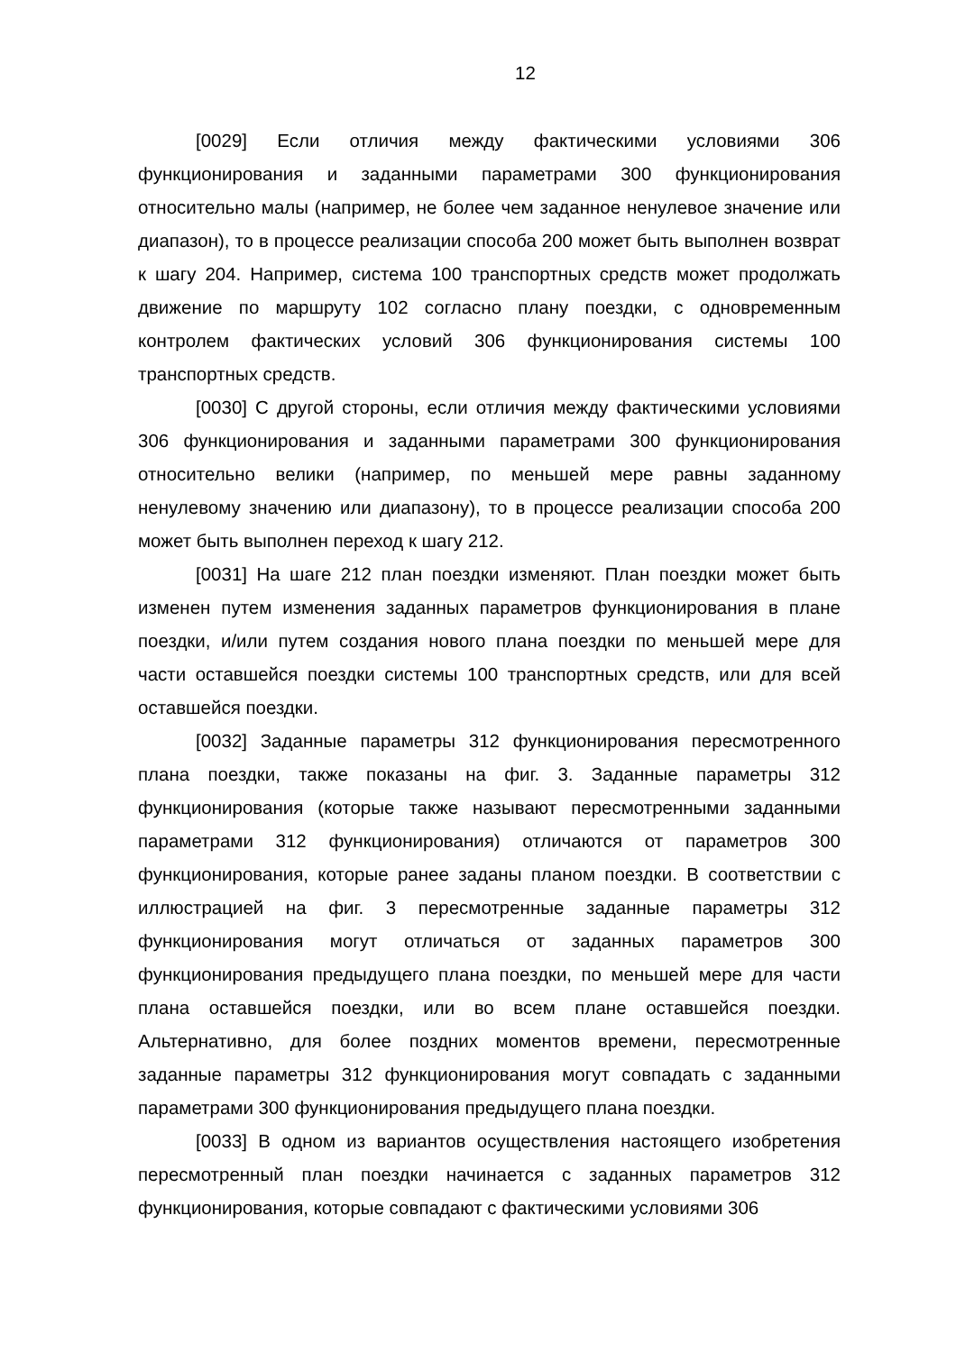12
[0029] Если отличия между фактическими условиями 306 функционирования и заданными параметрами 300 функционирования относительно малы (например, не более чем заданное ненулевое значение или диапазон), то в процессе реализации способа 200 может быть выполнен возврат к шагу 204. Например, система 100 транспортных средств может продолжать движение по маршруту 102 согласно плану поездки, с одновременным контролем фактических условий 306 функционирования системы 100 транспортных средств.
[0030] С другой стороны, если отличия между фактическими условиями 306 функционирования и заданными параметрами 300 функционирования относительно велики (например, по меньшей мере равны заданному ненулевому значению или диапазону), то в процессе реализации способа 200 может быть выполнен переход к шагу 212.
[0031] На шаге 212 план поездки изменяют. План поездки может быть изменен путем изменения заданных параметров функционирования в плане поездки, и/или путем создания нового плана поездки по меньшей мере для части оставшейся поездки системы 100 транспортных средств, или для всей оставшейся поездки.
[0032] Заданные параметры 312 функционирования пересмотренного плана поездки, также показаны на фиг. 3. Заданные параметры 312 функционирования (которые также называют пересмотренными заданными параметрами 312 функционирования) отличаются от параметров 300 функционирования, которые ранее заданы планом поездки. В соответствии с иллюстрацией на фиг. 3 пересмотренные заданные параметры 312 функционирования могут отличаться от заданных параметров 300 функционирования предыдущего плана поездки, по меньшей мере для части плана оставшейся поездки, или во всем плане оставшейся поездки. Альтернативно, для более поздних моментов времени, пересмотренные заданные параметры 312 функционирования могут совпадать с заданными параметрами 300 функционирования предыдущего плана поездки.
[0033] В одном из вариантов осуществления настоящего изобретения пересмотренный план поездки начинается с заданных параметров 312 функционирования, которые совпадают с фактическими условиями 306